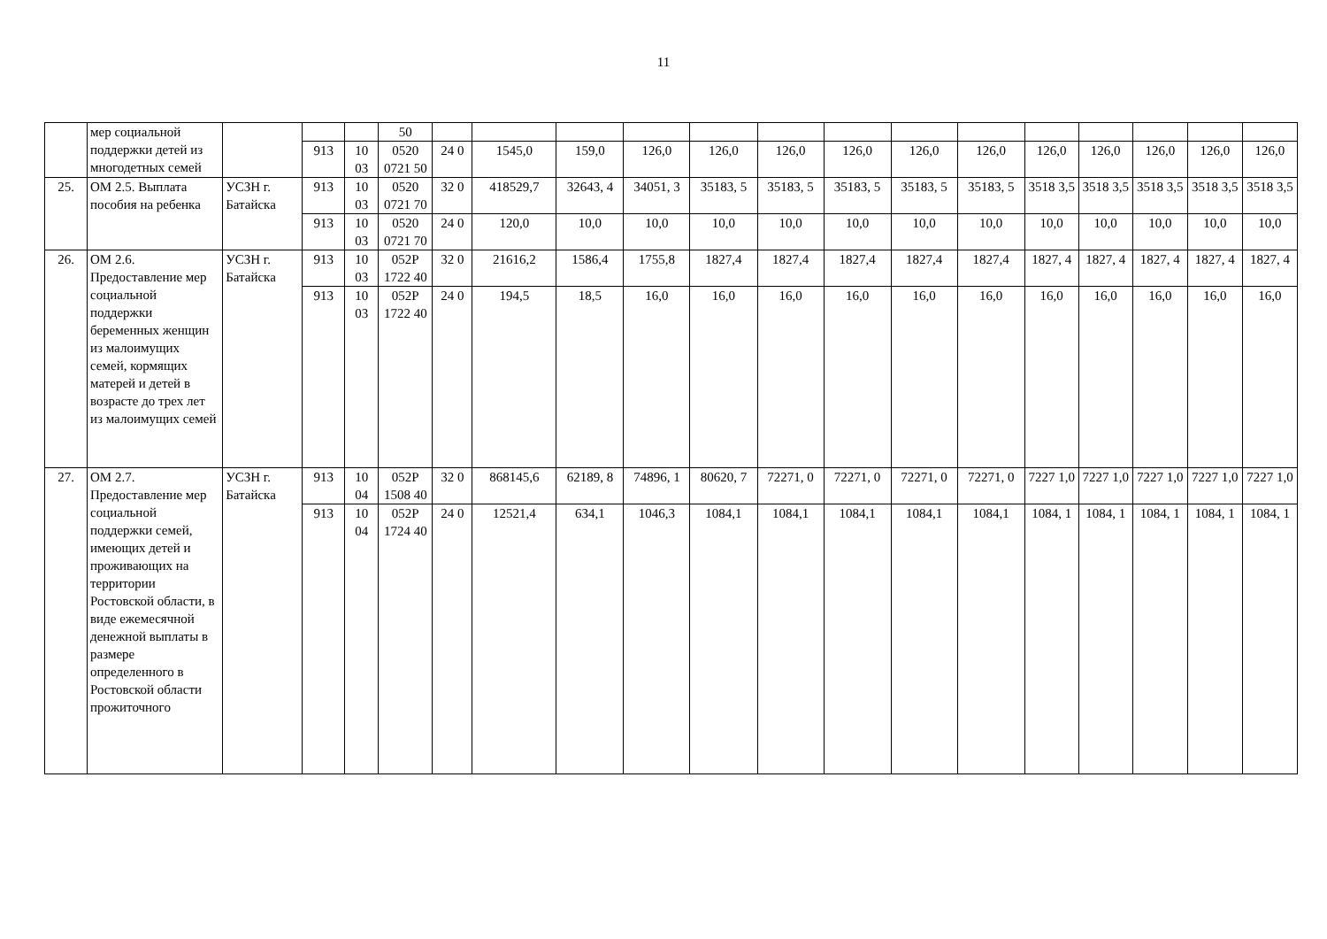11
| | мер социальной поддержки детей из многодетных семей | | | | 50 | | | | | | | | | | | | | | |
| | | | 913 | 10 03 | 0520 0721 50 | 24 0 | 1545,0 | 159,0 | 126,0 | 126,0 | 126,0 | 126,0 | 126,0 | 126,0 | 126,0 | 126,0 | 126,0 | 126,0 | 126,0 |
| 25. | ОМ 2.5. Выплата пособия на ребенка | УСЗН г. Батайска | 913 | 10 03 | 0520 0721 70 | 32 0 | 418529,7 | 32643, 4 | 34051, 3 | 35183, 5 | 35183, 5 | 35183, 5 | 35183, 5 | 35183, 5 | 3518 3,5 | 3518 3,5 | 3518 3,5 | 3518 3,5 | 3518 3,5 |
| | | | 913 | 10 03 | 0520 0721 70 | 24 0 | 120,0 | 10,0 | 10,0 | 10,0 | 10,0 | 10,0 | 10,0 | 10,0 | 10,0 | 10,0 | 10,0 | 10,0 | 10,0 |
| 26. | ОМ 2.6. Предоставление мер социальной поддержки беременных женщин из малоимущих семей, кормящих матерей и детей в возрасте до трех лет из малоимущих семей | УСЗН г. Батайска | 913 | 10 03 | 052Р 1722 40 | 32 0 | 21616,2 | 1586,4 | 1755,8 | 1827,4 | 1827,4 | 1827,4 | 1827,4 | 1827,4 | 1827, 4 | 1827, 4 | 1827, 4 | 1827, 4 | 1827, 4 |
| | | | 913 | 10 03 | 052Р 1722 40 | 24 0 | 194,5 | 18,5 | 16,0 | 16,0 | 16,0 | 16,0 | 16,0 | 16,0 | 16,0 | 16,0 | 16,0 | 16,0 | 16,0 |
| 27. | ОМ 2.7. Предоставление мер социальной поддержки семей, имеющих детей и проживающих на территории Ростовской области, в виде ежемесячной денежной выплаты в размере определенного в Ростовской области прожиточного | УСЗН г. Батайска | 913 | 10 04 | 052Р 1508 40 | 32 0 | 868145,6 | 62189, 8 | 74896, 1 | 80620, 7 | 72271, 0 | 72271, 0 | 72271, 0 | 72271, 0 | 7227 1,0 | 7227 1,0 | 7227 1,0 | 7227 1,0 | 7227 1,0 |
| | | | 913 | 10 04 | 052Р 1724 40 | 24 0 | 12521,4 | 634,1 | 1046,3 | 1084,1 | 1084,1 | 1084,1 | 1084,1 | 1084,1 | 1084, 1 | 1084, 1 | 1084, 1 | 1084, 1 | 1084, 1 |